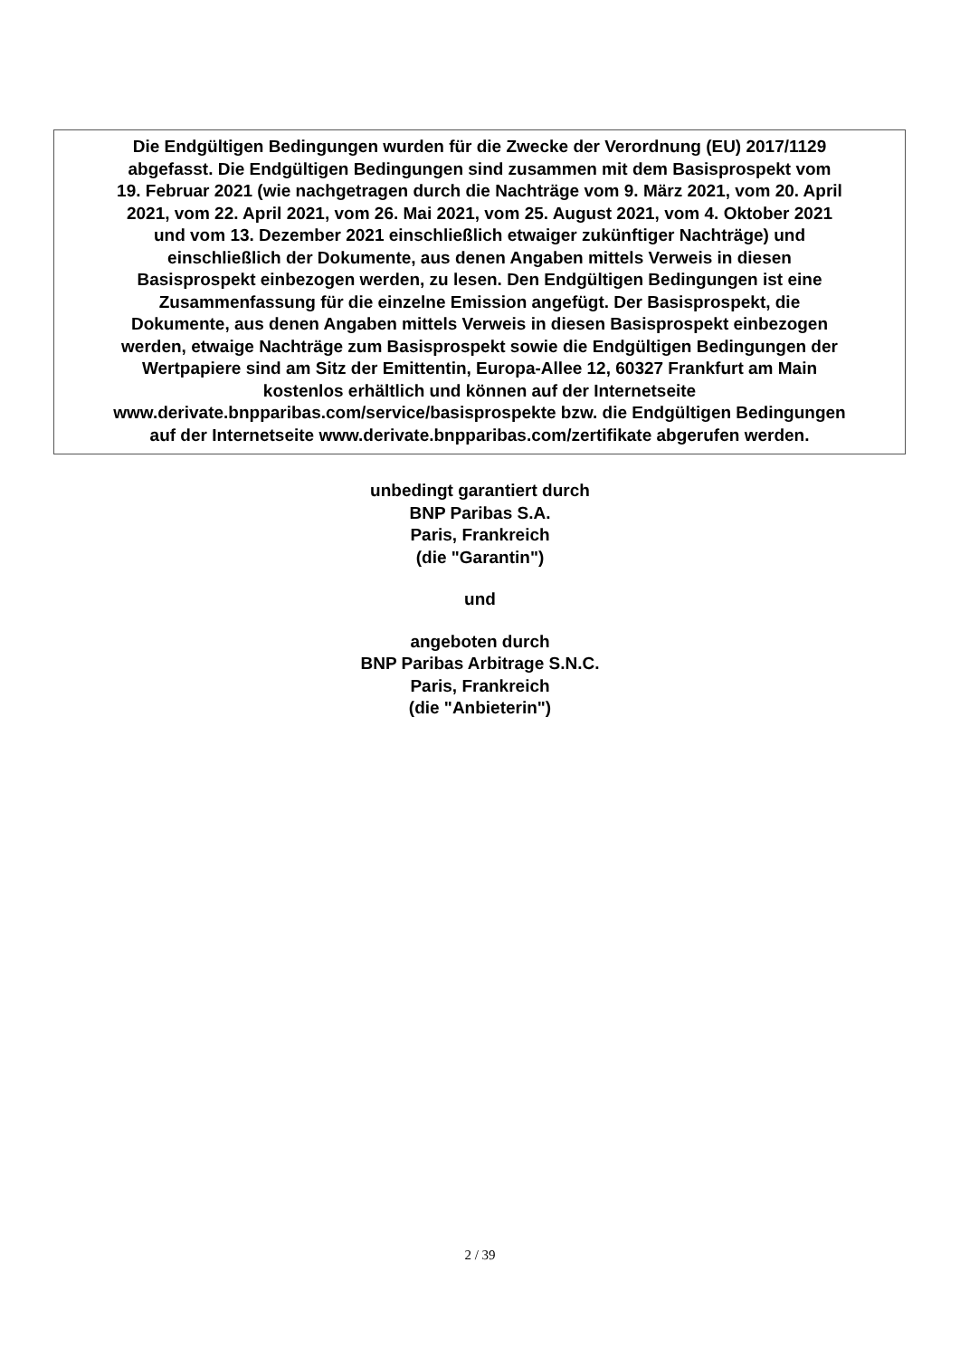Die Endgültigen Bedingungen wurden für die Zwecke der Verordnung (EU) 2017/1129
abgefasst. Die Endgültigen Bedingungen sind zusammen mit dem Basisprospekt vom
19. Februar 2021 (wie nachgetragen durch die Nachträge vom 9. März 2021, vom 20. April
2021, vom 22. April 2021, vom 26. Mai 2021, vom 25. August 2021, vom 4. Oktober 2021
und vom 13. Dezember 2021 einschließlich etwaiger zukünftiger Nachträge) und
einschließlich der Dokumente, aus denen Angaben mittels Verweis in diesen
Basisprospekt einbezogen werden, zu lesen. Den Endgültigen Bedingungen ist eine
Zusammenfassung für die einzelne Emission angefügt. Der Basisprospekt, die
Dokumente, aus denen Angaben mittels Verweis in diesen Basisprospekt einbezogen
werden, etwaige Nachträge zum Basisprospekt sowie die Endgültigen Bedingungen der
Wertpapiere sind am Sitz der Emittentin, Europa-Allee 12, 60327 Frankfurt am Main
kostenlos erhältlich und können auf der Internetseite
www.derivate.bnpparibas.com/service/basisprospekte bzw. die Endgültigen Bedingungen
auf der Internetseite www.derivate.bnpparibas.com/zertifikate abgerufen werden.
unbedingt garantiert durch
BNP Paribas S.A.
Paris, Frankreich
(die "Garantin")
und
angeboten durch
BNP Paribas Arbitrage S.N.C.
Paris, Frankreich
(die "Anbieterin")
2 / 39